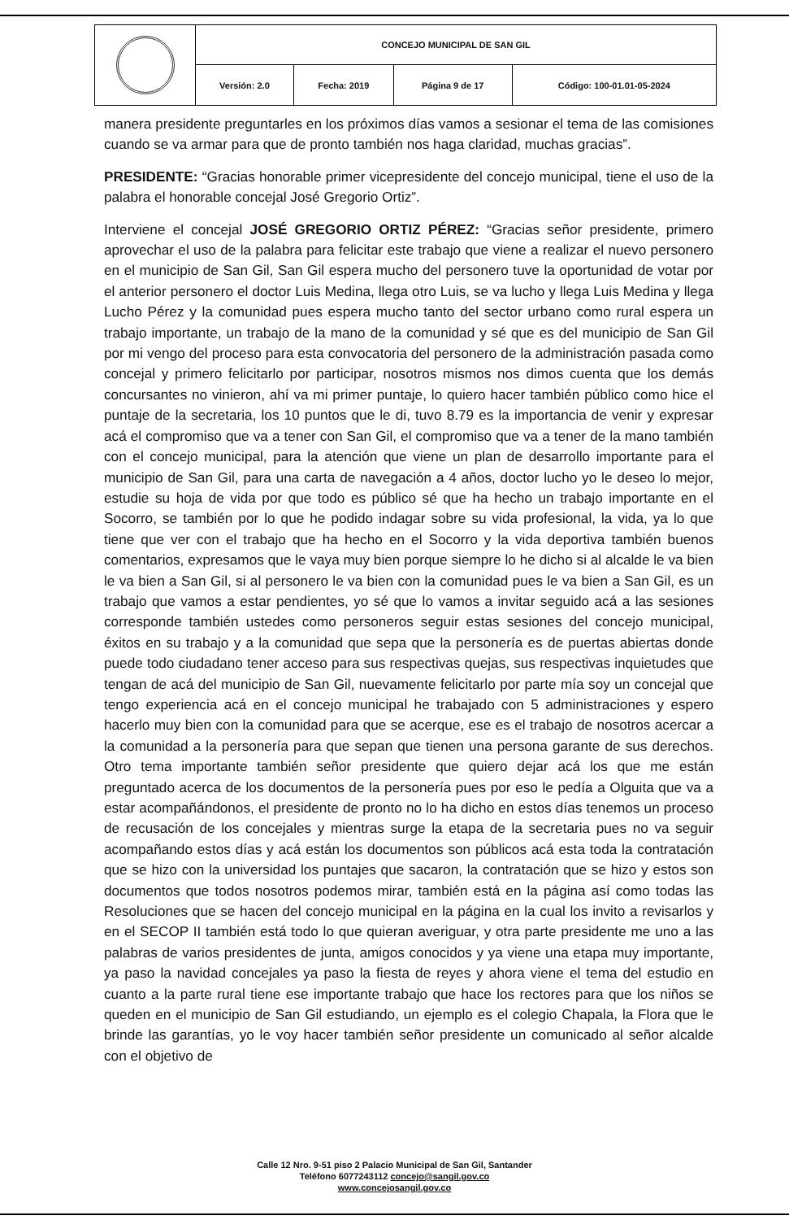| | CONCEJO MUNICIPAL DE SAN GIL | | | |
| | Versión: 2.0 | Fecha: 2019 | Página 9 de 17 | Código: 100-01.01-05-2024 |
manera presidente preguntarles en los próximos días vamos a sesionar el tema de las comisiones cuando se va armar para que de pronto también nos haga claridad, muchas gracias”.
PRESIDENTE: “Gracias honorable primer vicepresidente del concejo municipal, tiene el uso de la palabra el honorable concejal José Gregorio Ortiz”.
Interviene el concejal JOSÉ GREGORIO ORTIZ PÉREZ: “Gracias señor presidente, primero aprovechar el uso de la palabra para felicitar este trabajo que viene a realizar el nuevo personero en el municipio de San Gil, San Gil espera mucho del personero tuve la oportunidad de votar por el anterior personero el doctor Luis Medina, llega otro Luis, se va lucho y llega Luis Medina y llega Lucho Pérez y la comunidad pues espera mucho tanto del sector urbano como rural espera un trabajo importante, un trabajo de la mano de la comunidad y sé que es del municipio de San Gil por mi vengo del proceso para esta convocatoria del personero de la administración pasada como concejal y primero felicitarlo por participar, nosotros mismos nos dimos cuenta que los demás concursantes no vinieron, ahí va mi primer puntaje, lo quiero hacer también público como hice el puntaje de la secretaria, los 10 puntos que le di, tuvo 8.79 es la importancia de venir y expresar acá el compromiso que va a tener con San Gil, el compromiso que va a tener de la mano también con el concejo municipal, para la atención que viene un plan de desarrollo importante para el municipio de San Gil, para una carta de navegación a 4 años, doctor lucho yo le deseo lo mejor, estudie su hoja de vida por que todo es público sé que ha hecho un trabajo importante en el Socorro, se también por lo que he podido indagar sobre su vida profesional, la vida, ya lo que tiene que ver con el trabajo que ha hecho en el Socorro y la vida deportiva también buenos comentarios, expresamos que le vaya muy bien porque siempre lo he dicho si al alcalde le va bien le va bien a San Gil, si al personero le va bien con la comunidad pues le va bien a San Gil, es un trabajo que vamos a estar pendientes, yo sé que lo vamos a invitar seguido acá a las sesiones corresponde también ustedes como personeros seguir estas sesiones del concejo municipal, éxitos en su trabajo y a la comunidad que sepa que la personería es de puertas abiertas donde puede todo ciudadano tener acceso para sus respectivas quejas, sus respectivas inquietudes que tengan de acá del municipio de San Gil, nuevamente felicitarlo por parte mía soy un concejal que tengo experiencia acá en el concejo municipal he trabajado con 5 administraciones y espero hacerlo muy bien con la comunidad para que se acerque, ese es el trabajo de nosotros acercar a la comunidad a la personería para que sepan que tienen una persona garante de sus derechos. Otro tema importante también señor presidente que quiero dejar acá los que me están preguntado acerca de los documentos de la personería pues por eso le pedía a Olguita que va a estar acompañándonos, el presidente de pronto no lo ha dicho en estos días tenemos un proceso de recusación de los concejales y mientras surge la etapa de la secretaria pues no va seguir acompañando estos días y acá están los documentos son públicos acá esta toda la contratación que se hizo con la universidad los puntajes que sacaron, la contratación que se hizo y estos son documentos que todos nosotros podemos mirar, también está en la página así como todas las Resoluciones que se hacen del concejo municipal en la página en la cual los invito a revisarlos y en el SECOP II también está todo lo que quieran averiguar, y otra parte presidente me uno a las palabras de varios presidentes de junta, amigos conocidos y ya viene una etapa muy importante, ya paso la navidad concejales ya paso la fiesta de reyes y ahora viene el tema del estudio en cuanto a la parte rural tiene ese importante trabajo que hace los rectores para que los niños se queden en el municipio de San Gil estudiando, un ejemplo es el colegio Chapala, la Flora que le brinde las garantías, yo le voy hacer también señor presidente un comunicado al señor alcalde con el objetivo de
Calle 12 Nro. 9-51 piso 2 Palacio Municipal de San Gil, Santander
Teléfono 6077243112 concejo@sangil.gov.co
www.concejosangil.gov.co